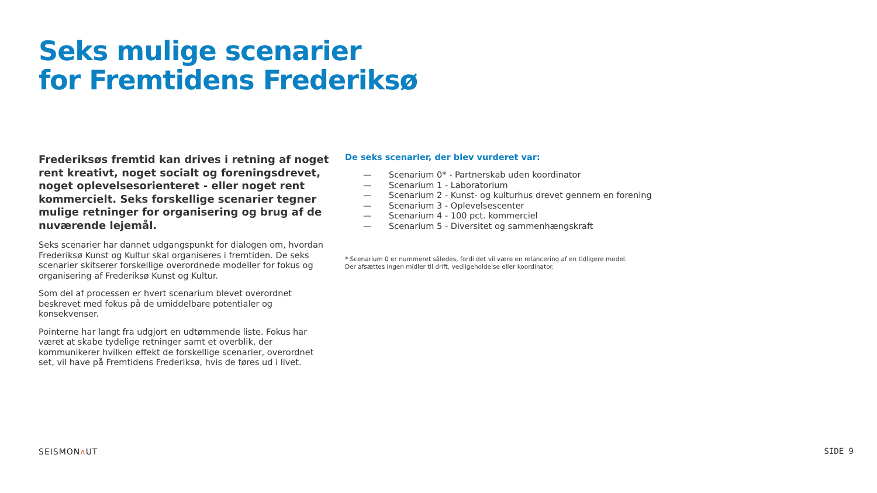Seks mulige scenarier
for Fremtidens Frederiksø
Frederiksøs fremtid kan drives i retning af noget rent kreativt, noget socialt og foreningsdrevet, noget oplevelsesorienteret - eller noget rent kommercielt. Seks forskellige scenarier tegner mulige retninger for organisering og brug af de nuværende lejemål.
Seks scenarier har dannet udgangspunkt for dialogen om, hvordan Frederiksø Kunst og Kultur skal organiseres i fremtiden. De seks scenarier skitserer forskellige overordnede modeller for fokus og organisering af Frederiksø Kunst og Kultur.
Som del af processen er hvert scenarium blevet overordnet beskrevet med fokus på de umiddelbare potentialer og konsekvenser.
Pointerne har langt fra udgjort en udtømmende liste. Fokus har været at skabe tydelige retninger samt et overblik, der kommunikerer hvilken effekt de forskellige scenarier, overordnet set, vil have på Fremtidens Frederiksø, hvis de føres ud i livet.
De seks scenarier, der blev vurderet var:
— Scenarium 0* - Partnerskab uden koordinator
— Scenarium 1 - Laboratorium
— Scenarium 2 - Kunst- og kulturhus drevet gennem en forening
— Scenarium 3 - Oplevelsescenter
— Scenarium 4 - 100 pct. kommerciel
— Scenarium 5 - Diversitet og sammenhængskraft
* Scenarium 0 er nummeret således, fordi det vil være en relancering af en tidligere model.
Der afsættes ingen midler til drift, vedligeholdelse eller koordinator.
SEISMONʌ UT SIDE 9